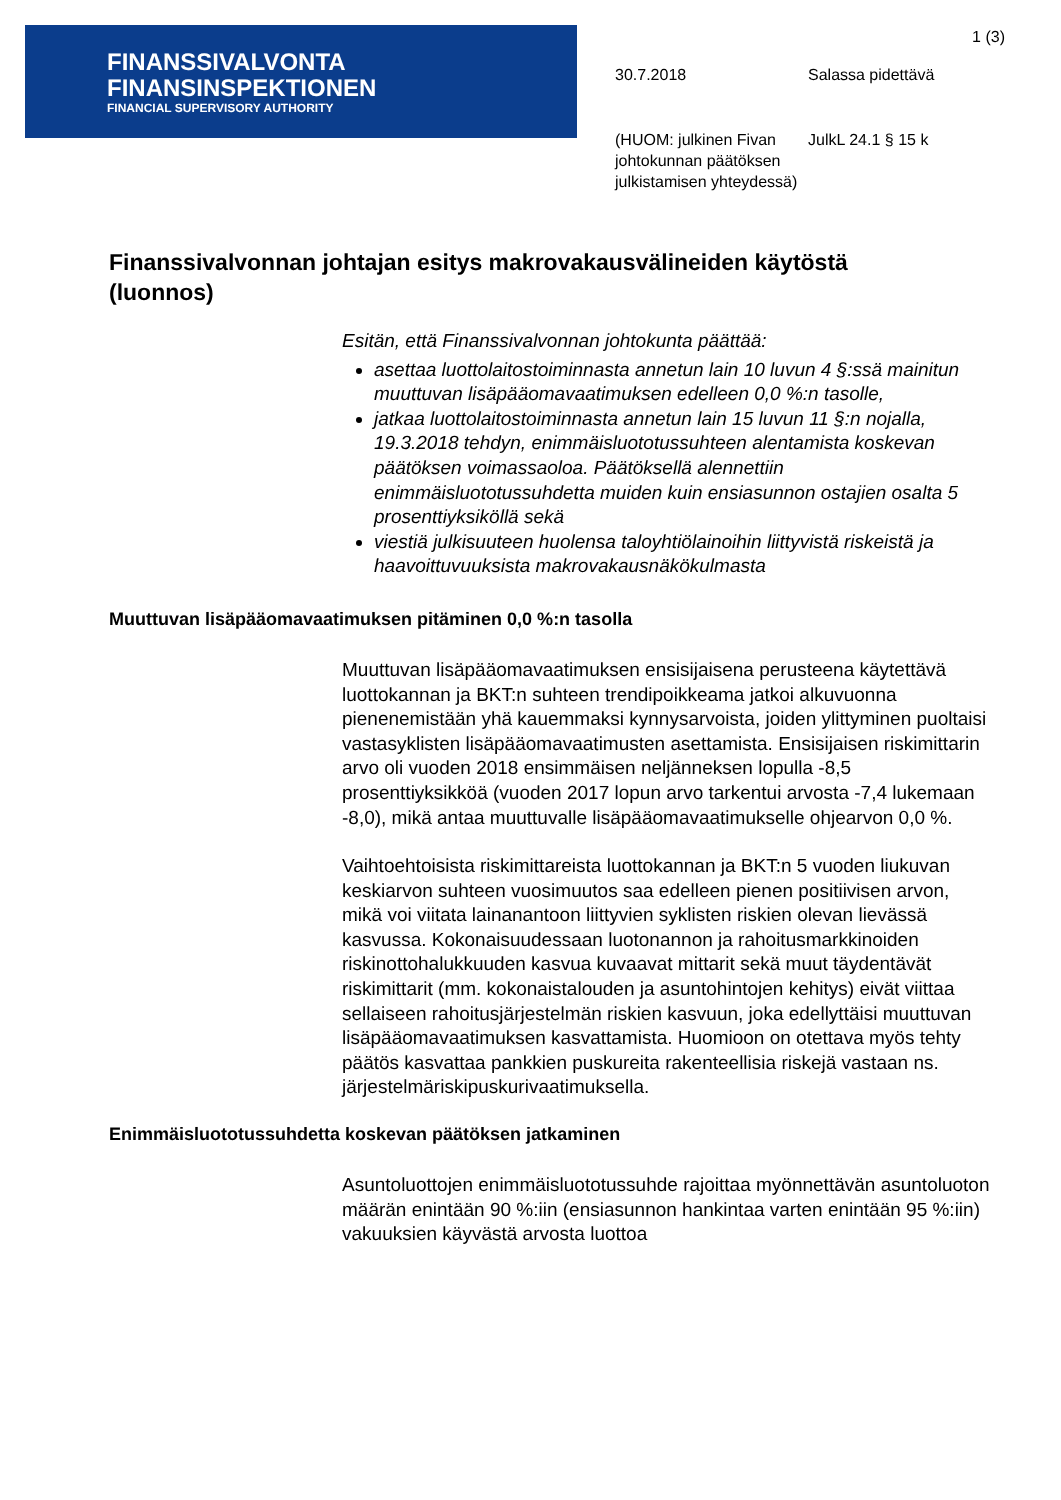FINANSSIVALVONTA
FINANSINSPEKTIONEN
FINANCIAL SUPERVISORY AUTHORITY
1 (3)
30.7.2018 Salassa pidettävä
(HUOM: julkinen Fivan johtokunnan päätöksen julkistamisen yhteydessä)
JulkL 24.1 § 15 k
Finanssivalvonnan johtajan esitys makrovakausvälineiden käytöstä (luonnos)
Esitän, että Finanssivalvonnan johtokunta päättää:
asettaa luottolaitostoiminnasta annetun lain 10 luvun 4 §:ssä mainitun muuttuvan lisäpääomavaatimuksen edelleen 0,0 %:n tasolle,
jatkaa luottolaitostoiminnasta annetun lain 15 luvun 11 §:n nojalla, 19.3.2018 tehdyn, enimmäisluototussuhteen alentamista koskevan päätöksen voimassaoloa. Päätöksellä alennettiin enimmäisluototussuhdetta muiden kuin ensiasunnon ostajien osalta 5 prosenttiyksiköllä sekä
viestiä julkisuuteen huolensa taloyhtiölainoihin liittyvistä riskeistä ja haavoittuvuuksista makrovakausnäkökulmasta
Muuttuvan lisäpääomavaatimuksen pitäminen 0,0 %:n tasolla
Muuttuvan lisäpääomavaatimuksen ensisijaisena perusteena käytettävä luottokannan ja BKT:n suhteen trendipoikkeama jatkoi alkuvuonna pienenemistään yhä kauemmaksi kynnysarvoista, joiden ylittyminen puoltaisi vastasyklisten lisäpääomavaatimusten asettamista. Ensisijaisen riskimittarin arvo oli vuoden 2018 ensimmäisen neljänneksen lopulla -8,5 prosenttiyksikköä (vuoden 2017 lopun arvo tarkentui arvosta -7,4 lukemaan -8,0), mikä antaa muuttuvalle lisäpääomavaatimukselle ohjearvon 0,0 %.
Vaihtoehtoisista riskimittareista luottokannan ja BKT:n 5 vuoden liukuvan keskiarvon suhteen vuosimuutos saa edelleen pienen positiivisen arvon, mikä voi viitata lainanantoon liittyvien syklisten riskien olevan lievässä kasvussa. Kokonaisuudessaan luotonannon ja rahoitusmarkkinoiden riskinottohalukkuuden kasvua kuvaavat mittarit sekä muut täydentävät riskimittarit (mm. kokonaistalouden ja asuntohintojen kehitys) eivät viittaa sellaiseen rahoitusjärjestelmän riskien kasvuun, joka edellyttäisi muuttuvan lisäpääomavaatimuksen kasvattamista. Huomioon on otettava myös tehty päätös kasvattaa pankkien puskureita rakenteellisia riskejä vastaan ns. järjestelmäriskipuskurivaatimuksella.
Enimmäisluototussuhdetta koskevan päätöksen jatkaminen
Asuntoluottojen enimmäisluototussuhde rajoittaa myönnettävän asuntoluoton määrän enintään 90 %:iin (ensiasunnon hankintaa varten enintään 95 %:iin) vakuuksien käyvästä arvosta luottoa